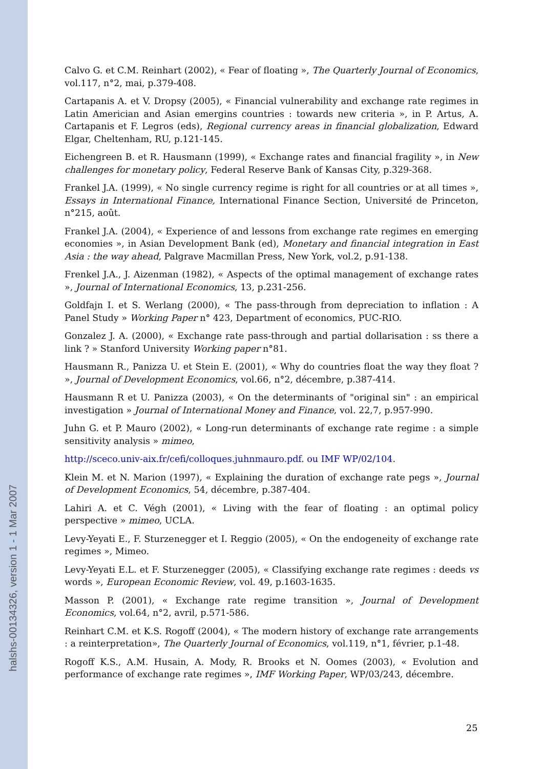halshs-00134326, version 1 - 1 Mar 2007
Calvo G. et C.M. Reinhart (2002), « Fear of floating », The Quarterly Journal of Economics, vol.117, n°2, mai, p.379-408.
Cartapanis A. et V. Dropsy (2005), « Financial vulnerability and exchange rate regimes in Latin Americian and Asian emergins countries : towards new criteria », in P. Artus, A. Cartapanis et F. Legros (eds), Regional currency areas in financial globalization, Edward Elgar, Cheltenham, RU, p.121-145.
Eichengreen B. et R. Hausmann (1999), « Exchange rates and financial fragility », in New challenges for monetary policy, Federal Reserve Bank of Kansas City, p.329-368.
Frankel J.A. (1999), « No single currency regime is right for all countries or at all times », Essays in International Finance, International Finance Section, Université de Princeton, n°215, août.
Frankel J.A. (2004), « Experience of and lessons from exchange rate regimes en emerging economies », in Asian Development Bank (ed), Monetary and financial integration in East Asia : the way ahead, Palgrave Macmillan Press, New York, vol.2, p.91-138.
Frenkel J.A., J. Aizenman (1982), « Aspects of the optimal management of exchange rates », Journal of International Economics, 13, p.231-256.
Goldfajn I. et S. Werlang (2000), « The pass-through from depreciation to inflation : A Panel Study » Working Paper n° 423, Department of economics, PUC-RIO.
Gonzalez J. A. (2000), « Exchange rate pass-through and partial dollarisation : ss there a link ? » Stanford University Working paper n°81.
Hausmann R., Panizza U. et Stein E. (2001), « Why do countries float the way they float ? », Journal of Development Economics, vol.66, n°2, décembre, p.387-414.
Hausmann R et U. Panizza (2003), « On the determinants of "original sin" : an empirical investigation » Journal of International Money and Finance, vol. 22,7, p.957-990.
Juhn G. et P. Mauro (2002), « Long-run determinants of exchange rate regime : a simple sensitivity analysis » mimeo,
http://sceco.univ-aix.fr/cefi/colloques.juhnmauro.pdf. ou IMF WP/02/104.
Klein M. et N. Marion (1997), « Explaining the duration of exchange rate pegs », Journal of Development Economics, 54, décembre, p.387-404.
Lahiri A. et C. Végh (2001), « Living with the fear of floating : an optimal policy perspective » mimeo, UCLA.
Levy-Yeyati E., F. Sturzenegger et I. Reggio (2005), « On the endogeneity of exchange rate regimes », Mimeo.
Levy-Yeyati E.L. et F. Sturzenegger (2005), « Classifying exchange rate regimes : deeds vs words », European Economic Review, vol. 49, p.1603-1635.
Masson P. (2001), « Exchange rate regime transition », Journal of Development Economics, vol.64, n°2, avril, p.571-586.
Reinhart C.M. et K.S. Rogoff (2004), « The modern history of exchange rate arrangements : a reinterpretation», The Quarterly Journal of Economics, vol.119, n°1, février, p.1-48.
Rogoff K.S., A.M. Husain, A. Mody, R. Brooks et N. Oomes (2003), « Evolution and performance of exchange rate regimes », IMF Working Paper, WP/03/243, décembre.
25